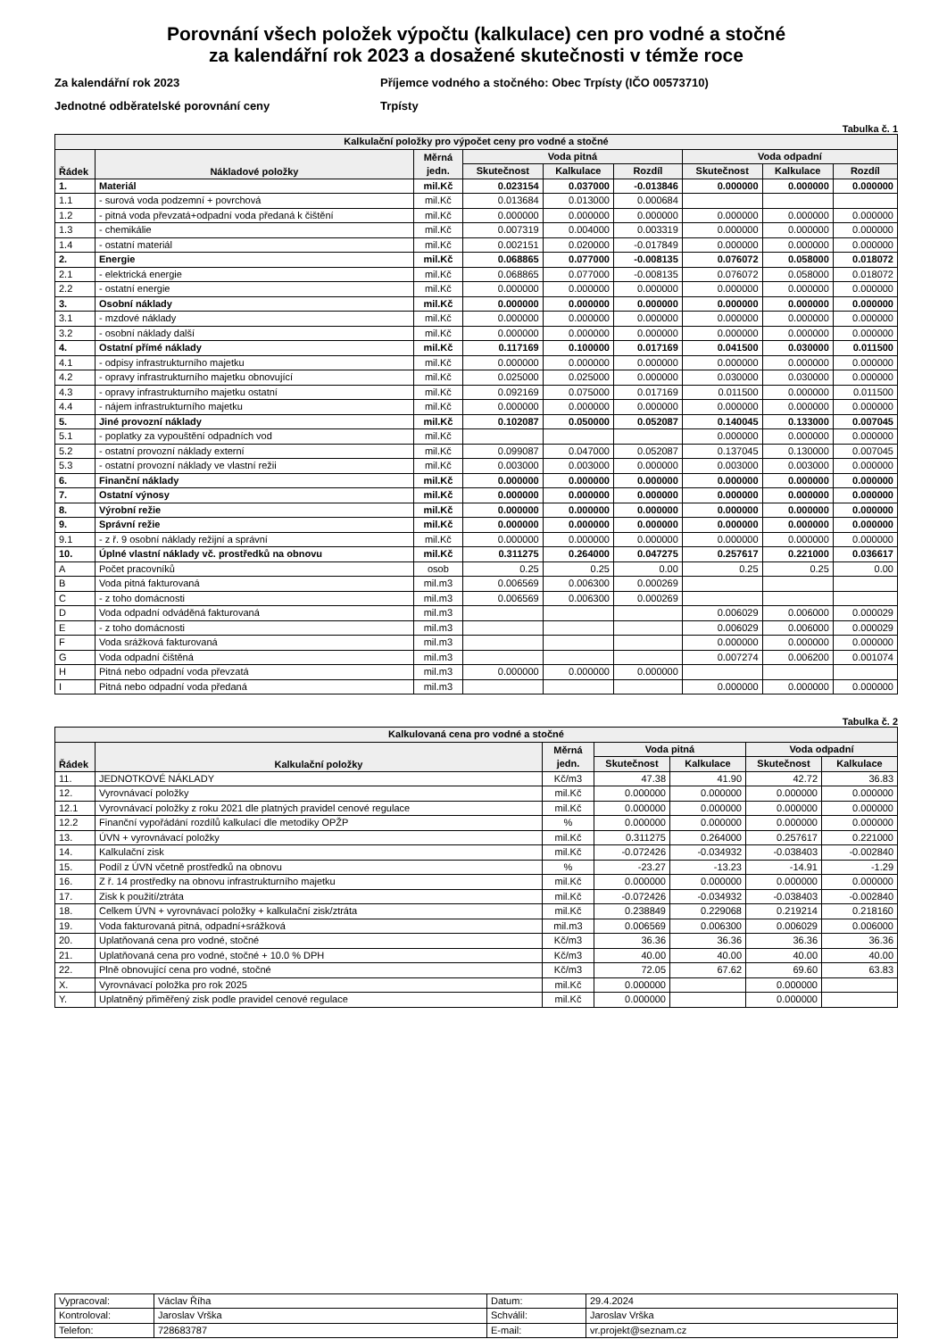Porovnání všech položek výpočtu (kalkulace) cen pro vodné a stočné
za kalendářní rok 2023 a dosažené skutečnosti v témže roce
Za kalendářní rok 2023
Jednotné odběratelské porovnání ceny
Příjemce vodného a stočného: Obec Trpísty (IČO 00573710)
Trpísty
Tabulka č. 1
| Kalkulační položky pro výpočet ceny pro vodné a stočné | | | | | | | | |
| --- | --- | --- | --- | --- | --- | --- | --- | --- |
| Řádek | Nákladové položky | Měrná jedn. | Voda pitná | | | Voda odpadní | | |
| | | | Skutečnost | Kalkulace | Rozdíl | Skutečnost | Kalkulace | Rozdíl |
| 1. | Materiál | mil.Kč | 0.023154 | 0.037000 | -0.013846 | 0.000000 | 0.000000 | 0.000000 |
| 1.1 | - surová voda podzemní + povrchová | mil.Kč | 0.013684 | 0.013000 | 0.000684 | | | |
| 1.2 | - pitná voda převzatá+odpadní voda předaná k čištění | mil.Kč | 0.000000 | 0.000000 | 0.000000 | 0.000000 | 0.000000 | 0.000000 |
| 1.3 | - chemikálie | mil.Kč | 0.007319 | 0.004000 | 0.003319 | 0.000000 | 0.000000 | 0.000000 |
| 1.4 | - ostatní materiál | mil.Kč | 0.002151 | 0.020000 | -0.017849 | 0.000000 | 0.000000 | 0.000000 |
| 2. | Energie | mil.Kč | 0.068865 | 0.077000 | -0.008135 | 0.076072 | 0.058000 | 0.018072 |
| 2.1 | - elektrická energie | mil.Kč | 0.068865 | 0.077000 | -0.008135 | 0.076072 | 0.058000 | 0.018072 |
| 2.2 | - ostatní energie | mil.Kč | 0.000000 | 0.000000 | 0.000000 | 0.000000 | 0.000000 | 0.000000 |
| 3. | Osobní náklady | mil.Kč | 0.000000 | 0.000000 | 0.000000 | 0.000000 | 0.000000 | 0.000000 |
| 3.1 | - mzdové náklady | mil.Kč | 0.000000 | 0.000000 | 0.000000 | 0.000000 | 0.000000 | 0.000000 |
| 3.2 | - osobní náklady další | mil.Kč | 0.000000 | 0.000000 | 0.000000 | 0.000000 | 0.000000 | 0.000000 |
| 4. | Ostatní přímé náklady | mil.Kč | 0.117169 | 0.100000 | 0.017169 | 0.041500 | 0.030000 | 0.011500 |
| 4.1 | - odpisy infrastrukturního majetku | mil.Kč | 0.000000 | 0.000000 | 0.000000 | 0.000000 | 0.000000 | 0.000000 |
| 4.2 | - opravy infrastrukturního majetku obnovující | mil.Kč | 0.025000 | 0.025000 | 0.000000 | 0.030000 | 0.030000 | 0.000000 |
| 4.3 | - opravy infrastrukturního majetku ostatní | mil.Kč | 0.092169 | 0.075000 | 0.017169 | 0.011500 | 0.000000 | 0.011500 |
| 4.4 | - nájem infrastrukturního majetku | mil.Kč | 0.000000 | 0.000000 | 0.000000 | 0.000000 | 0.000000 | 0.000000 |
| 5. | Jiné provozní náklady | mil.Kč | 0.102087 | 0.050000 | 0.052087 | 0.140045 | 0.133000 | 0.007045 |
| 5.1 | - poplatky za vypouštění odpadních vod | mil.Kč | | | | 0.000000 | 0.000000 | 0.000000 |
| 5.2 | - ostatní provozní náklady externí | mil.Kč | 0.099087 | 0.047000 | 0.052087 | 0.137045 | 0.130000 | 0.007045 |
| 5.3 | - ostatní provozní náklady ve vlastní režii | mil.Kč | 0.003000 | 0.003000 | 0.000000 | 0.003000 | 0.003000 | 0.000000 |
| 6. | Finanční náklady | mil.Kč | 0.000000 | 0.000000 | 0.000000 | 0.000000 | 0.000000 | 0.000000 |
| 7. | Ostatní výnosy | mil.Kč | 0.000000 | 0.000000 | 0.000000 | 0.000000 | 0.000000 | 0.000000 |
| 8. | Výrobní režie | mil.Kč | 0.000000 | 0.000000 | 0.000000 | 0.000000 | 0.000000 | 0.000000 |
| 9. | Správní režie | mil.Kč | 0.000000 | 0.000000 | 0.000000 | 0.000000 | 0.000000 | 0.000000 |
| 9.1 | - z ř. 9 osobní náklady režijní a správní | mil.Kč | 0.000000 | 0.000000 | 0.000000 | 0.000000 | 0.000000 | 0.000000 |
| 10. | Úplné vlastní náklady vč. prostředků na obnovu | mil.Kč | 0.311275 | 0.264000 | 0.047275 | 0.257617 | 0.221000 | 0.036617 |
| A | Počet pracovníků | osob | 0.25 | 0.25 | 0.00 | 0.25 | 0.25 | 0.00 |
| B | Voda pitná fakturovaná | mil.m3 | 0.006569 | 0.006300 | 0.000269 | | | |
| C | - z toho domácnosti | mil.m3 | 0.006569 | 0.006300 | 0.000269 | | | |
| D | Voda odpadní odváděná fakturovaná | mil.m3 | | | | 0.006029 | 0.006000 | 0.000029 |
| E | - z toho domácnosti | mil.m3 | | | | 0.006029 | 0.006000 | 0.000029 |
| F | Voda srážková fakturovaná | mil.m3 | | | | 0.000000 | 0.000000 | 0.000000 |
| G | Voda odpadní čištěná | mil.m3 | | | | 0.007274 | 0.006200 | 0.001074 |
| H | Pitná nebo odpadní voda převzatá | mil.m3 | 0.000000 | 0.000000 | 0.000000 | | | |
| I | Pitná nebo odpadní voda předaná | mil.m3 | | | | 0.000000 | 0.000000 | 0.000000 |
Tabulka č. 2
| Kalkulovaná cena pro vodné a stočné | | | | | | |
| --- | --- | --- | --- | --- | --- | --- |
| Řádek | Kalkulační položky | Měrná jedn. | Voda pitná | | Voda odpadní | |
| | | | Skutečnost | Kalkulace | Skutečnost | Kalkulace |
| 11. | JEDNOTKOVÉ NÁKLADY | Kč/m3 | 47.38 | 41.90 | 42.72 | 36.83 |
| 12. | Vyrovnávací položky | mil.Kč | 0.000000 | 0.000000 | 0.000000 | 0.000000 |
| 12.1 | Vyrovnávací položky z roku 2021 dle platných pravidel cenové regulace | mil.Kč | 0.000000 | 0.000000 | 0.000000 | 0.000000 |
| 12.2 | Finanční vypořádání rozdílů kalkulací dle metodiky OPŽP | % | 0.000000 | 0.000000 | 0.000000 | 0.000000 |
| 13. | ÚVN + vyrovnávací položky | mil.Kč | 0.311275 | 0.264000 | 0.257617 | 0.221000 |
| 14. | Kalkulační zisk | mil.Kč | -0.072426 | -0.034932 | -0.038403 | -0.002840 |
| 15. | Podíl z ÚVN včetně prostředků na obnovu | % | -23.27 | -13.23 | -14.91 | -1.29 |
| 16. | Z ř. 14 prostředky na obnovu infrastrukturního majetku | mil.Kč | 0.000000 | 0.000000 | 0.000000 | 0.000000 |
| 17. | Zisk k použití/ztráta | mil.Kč | -0.072426 | -0.034932 | -0.038403 | -0.002840 |
| 18. | Celkem ÚVN + vyrovnávací položky + kalkulační zisk/ztráta | mil.Kč | 0.238849 | 0.229068 | 0.219214 | 0.218160 |
| 19. | Voda fakturovaná pitná, odpadní+srážková | mil.m3 | 0.006569 | 0.006300 | 0.006029 | 0.006000 |
| 20. | Uplatňovaná cena pro vodné, stočné | Kč/m3 | 36.36 | 36.36 | 36.36 | 36.36 |
| 21. | Uplatňovaná cena pro vodné, stočné + 10.0 % DPH | Kč/m3 | 40.00 | 40.00 | 40.00 | 40.00 |
| 22. | Plně obnovující cena pro vodné, stočné | Kč/m3 | 72.05 | 67.62 | 69.60 | 63.83 |
| X. | Vyrovnávací položka pro rok 2025 | mil.Kč | 0.000000 | | 0.000000 | |
| Y. | Uplatněný přiměřený zisk podle pravidel cenové regulace | mil.Kč | 0.000000 | | 0.000000 | |
| Vypracoval: | Václav Říha | Datum: | 29.4.2024 |
| Kontroloval: | Jaroslav Vrška | Schválil: | Jaroslav Vrška |
| Telefon: | 728683787 | E-mail: | vr.projekt@seznam.cz |